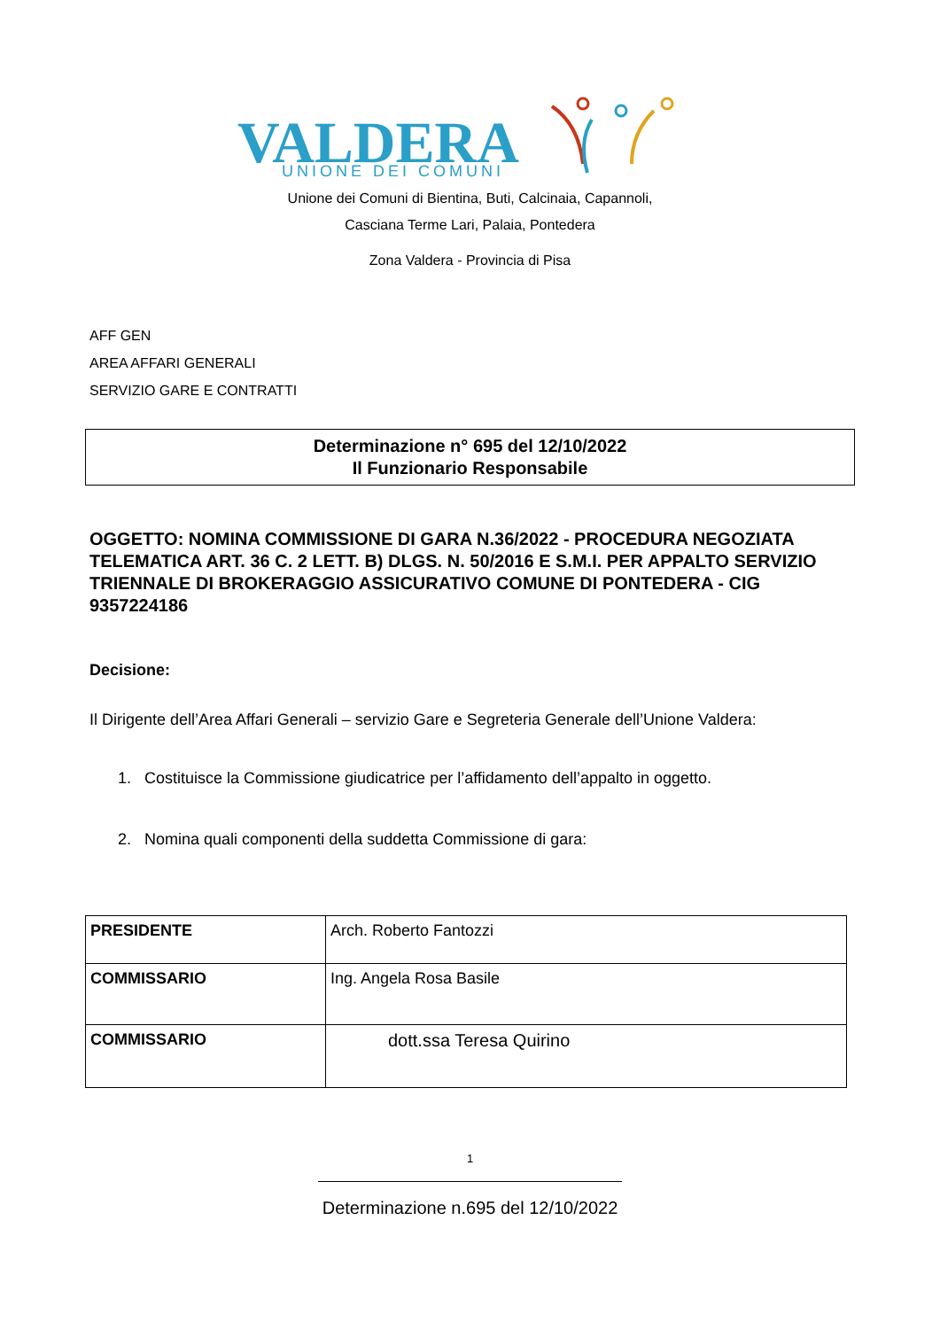VALDERA
UNIONE DEI COMUNI
Unione dei Comuni di Bientina, Buti, Calcinaia, Capannoli,
Casciana Terme Lari, Palaia, Pontedera
Zona Valdera - Provincia di Pisa
AFF GEN
AREA AFFARI GENERALI
SERVIZIO GARE E CONTRATTI
Determinazione n° 695 del 12/10/2022
Il Funzionario Responsabile
OGGETTO: NOMINA COMMISSIONE DI GARA N.36/2022 - PROCEDURA NEGOZIATA TELEMATICA ART. 36 C. 2 LETT. B) DLGS. N. 50/2016 E S.M.I. PER APPALTO SERVIZIO TRIENNALE DI BROKERAGGIO ASSICURATIVO COMUNE DI PONTEDERA - CIG 9357224186
Decisione:
Il Dirigente dell’Area Affari Generali – servizio Gare e Segreteria Generale dell’Unione Valdera:
1. Costituisce la Commissione giudicatrice per l’affidamento dell’appalto in oggetto.
2. Nomina quali componenti della suddetta Commissione di gara:
| PRESIDENTE | Arch. Roberto Fantozzi |
| COMMISSARIO | Ing. Angela Rosa Basile |
| COMMISSARIO | dott.ssa Teresa Quirino |
1
Determinazione n.695 del 12/10/2022